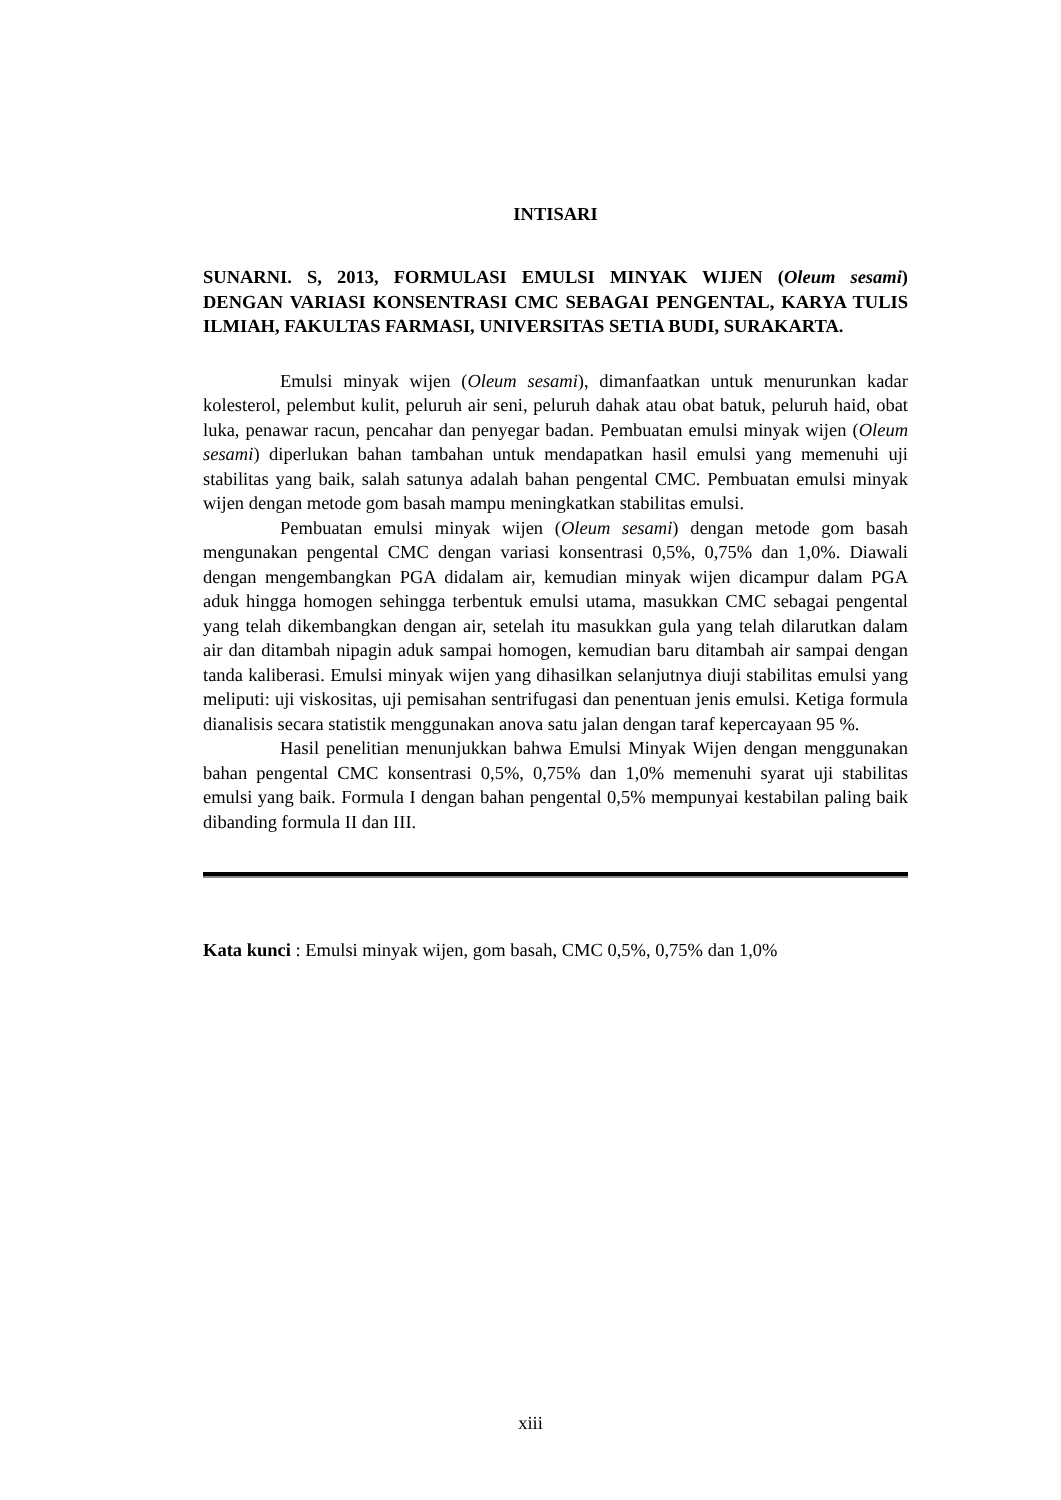INTISARI
SUNARNI. S, 2013, FORMULASI EMULSI MINYAK WIJEN (Oleum sesami) DENGAN VARIASI KONSENTRASI CMC SEBAGAI PENGENTAL, KARYA TULIS ILMIAH, FAKULTAS FARMASI, UNIVERSITAS SETIA BUDI, SURAKARTA.
Emulsi minyak wijen (Oleum sesami), dimanfaatkan untuk menurunkan kadar kolesterol, pelembut kulit, peluruh air seni, peluruh dahak atau obat batuk, peluruh haid, obat luka, penawar racun, pencahar dan penyegar badan. Pembuatan emulsi minyak wijen (Oleum sesami) diperlukan bahan tambahan untuk mendapatkan hasil emulsi yang memenuhi uji stabilitas yang baik, salah satunya adalah bahan pengental CMC. Pembuatan emulsi minyak wijen dengan metode gom basah mampu meningkatkan stabilitas emulsi.
Pembuatan emulsi minyak wijen (Oleum sesami) dengan metode gom basah mengunakan pengental CMC dengan variasi konsentrasi 0,5%, 0,75% dan 1,0%. Diawali dengan mengembangkan PGA didalam air, kemudian minyak wijen dicampur dalam PGA aduk hingga homogen sehingga terbentuk emulsi utama, masukkan CMC sebagai pengental yang telah dikembangkan dengan air, setelah itu masukkan gula yang telah dilarutkan dalam air dan ditambah nipagin aduk sampai homogen, kemudian baru ditambah air sampai dengan tanda kaliberasi. Emulsi minyak wijen yang dihasilkan selanjutnya diuji stabilitas emulsi yang meliputi: uji viskositas, uji pemisahan sentrifugasi dan penentuan jenis emulsi. Ketiga formula dianalisis secara statistik menggunakan anova satu jalan dengan taraf kepercayaan 95 %.
Hasil penelitian menunjukkan bahwa Emulsi Minyak Wijen dengan menggunakan bahan pengental CMC konsentrasi 0,5%, 0,75% dan 1,0% memenuhi syarat uji stabilitas emulsi yang baik. Formula I dengan bahan pengental 0,5% mempunyai kestabilan paling baik dibanding formula II dan III.
Kata kunci : Emulsi minyak wijen, gom basah, CMC 0,5%, 0,75% dan 1,0%
xiii